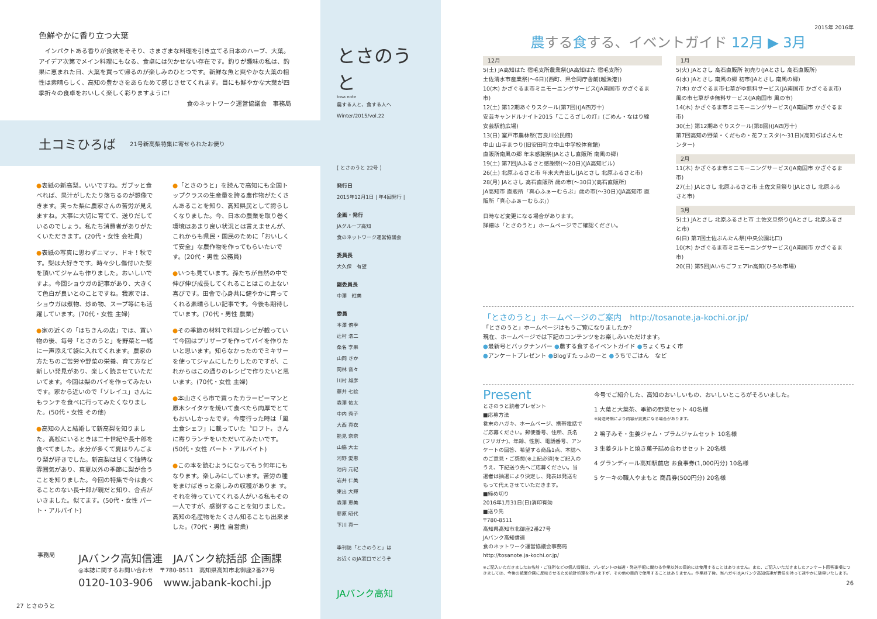色鮮やかに香り立つ大葉
　インパクトある香りが食欲をそそり、さまざまな料理を引き立てる日本のハーブ、大葉。アイデア次第でメイン料理にもなる、食卓には欠かせない存在です。釣りが趣味の私は、釣果に恵まれた日、大葉を買って帰るのが楽しみのひとつです。新鮮な魚と爽やかな大葉の相性は素晴らしく、高知の豊かさをあらためて感じさせてくれます。目にも鮮やかな大葉が四季折々の食卓をおいしく楽しく彩りますように!
食のネットワーク運営協議会　事務局
土コミひろば
21号新高梨特集に寄せられたお便り
●表紙の新高梨。いいですね。ガブッと食べれば、果汁がしたたり落ちるのが想像できます。実った梨に農家さんの苦労が見えますね。大事に大切に育てて、送りだしているのでしょう。私たち消費者がありがたくいただきます。(20代・女性 会社員)
●表紙の写真に思わずニマッ、ドキ！秋です。梨は大好きです。時々少し傷付いた梨を頂いてジャムも作りました。おいしいですよ。今回ショウガの記事があり、大きくて色白が良いとのことですね。我家では、ショウガは煮物、炒め物、スープ等にも活躍しています。(70代・女性 主婦)
●家の近くの「はちきんの店」では、買い物の後、毎号「とさのうと」を野菜と一緒に一声添えて袋に入れてくれます。農家の方たちのご苦労や野菜の栄養、育て方など新しい発見があり、楽しく読ませていただいてます。今回は梨のパイを作ってみたいです。家から近いので「ソレイユ」さんにもランチを食べに行ってみたくなりました。(50代・女性 その他)
●高知の人と結婚して新高梨を知りました。高松にいるときは二十世紀や長十郎を食べてました。水分が多くて夏はりんごより梨が好きでした。新高梨は甘くて独特な雰囲気があり、真夏以外の季節に梨が合うことを知りました。今回の特集で今は食べることのない長十郎が親だと知り、合点がいきました。似てます。(50代・女性 パート・アルバイト)
●「とさのうと」を読んで高知にも全国トップクラスの生産量を誇る農作物がたくさんあることを知り、高知県民として誇らしくなりました。今、日本の農業を取り巻く環境はあまり良い状況とは言えませんが、これからも県民・国民のために「おいしくて安全」な農作物を作ってもらいたいです。(20代・男性 公務員)
●いつも見ています。孫たちが自然の中で伸び伸び成長してくれることはこの上ない喜びです。田舎で心身共に健やかに育ってくれる素晴らしい記事です。今後も期待しています。(70代・男性 農業)
●その季節の材料で料理レシピが載っていて今回はプリザーブを作ってパイを作りたいと思います。知らなかったのでミキサーを使ってジャムにしたりしたのですが、これからはこの通りのレシピで作りたいと思います。(70代・女性 主婦)
●本山さくら市で買ったカラーピーマンと原木シイタケを焼いて食べたら肉厚でとてもおいしかったです。今度行った時は「風土食シェフ」に載っていた〝ロフト〟さんに寄りランチをいただいてみたいです。(50代・女性 パート・アルバイト)
●この本を読むようになってもう何年にもなります。楽しみにしています。苦労の種をまけばきっと楽しみの収穫がありま す。それを待っていてくれる人がいる私もその一人ですが、感謝することを知りました。高知の名産物をたくさん知ることも出来ました。(70代・男性 自営業)
事務局
JAバンク高知信連　JAバンク統括部 企画課
◎本誌に関するお問い合わせ　〒780-8511　高知県高知市北御座2番27号
0120-103-906　www.jabank-kochi.jp
27 とさのうと
とさのうと
tosa note
農する人と、食する人へ
Winter/2015/vol.22
[ とさのうと 22号 ]
発行日
2015年12月1日 | 年4回発行 |
企画・発行
JAグループ高知
食のネットワーク運営協議会
委員長
大久保　有望
副委員長
中澤　紅美
委員
本澤 侑季
辻村 浩二
桑名 李果
山岡 さか
岡林 音々
川村 雄彦
藤井 七絵
森澤 佑太
中内 秀子
大西 真衣
能見 奈奈
山脇 大士
河野 愛恵
池内 元紀
岩井 仁美
東出 大輝
森澤 恵美
蓼原 昭代
下川 真一
季刊誌「とさのうと」は
お近くのJA窓口でどうぞ
JAバンク高知
2015年 2016年
農する食する、イベントガイド 12月 ▶ 3月
12月
5(土) JA高知はた 宿毛支所農業祭(JA高知はた 宿毛支所)
土佐清水市産業祭(〜6日)(西町、県合同庁舎前(越漁港))
10(木) かざぐるま市ミニモーニングサービス(JA南国市 かざぐるま市)
12(土) 第12期あぐりスクール(第7回)(JA四万十)
安芸キャンドルナイト2015「こころざしの灯」(ごめん・なはり線安芸駅前広場)
13(日) 室戸市農林祭(吉良川公民館)
中山 山芋まつり(旧安田町立中山中学校体育館)
直販所南風の郷 年末感謝祭(JAとさし直販所 南風の郷)
19(土) 第7回JAふるさと感謝祭(〜20日)(JA高知ビル)
26(土) 北原ふるさと市 年末大売出し(JAとさし 北原ふるさと市)
28(月) JAとさし 高石直販所 歳の市(〜30日)(高石直販所)
JA高知市 直販所「真心ふぁーむらぶ」歳の市(〜30日)(JA高知市 直販所「真心ふぁーむらぶ」)
日時など変更になる場合があります。
詳細は「とさのうと」ホームページでご確認ください。
1月
5(火) JAとさし 高石直販所 初売り(JAとさし 高石直販所)
6(水) JAとさし 南風の郷 初市(JAとさし 南風の郷)
7(木) かざぐるま市七草がゆ無料サービス(JA南国市 かざぐるま市)
風の市七草がゆ無料サービス(JA南国市 風の市)
14(木) かざぐるま市ミニモーニングサービス(JA南国市 かざぐるま市)
30(土) 第12期あぐりスクール(第8回)(JA四万十)
第7回高知の野菜・くだもの・花フェスタ(〜31日)(高知ぢばさんセンター)
2月
11(木) かざぐるま市ミニモーニングサービス(JA南国市 かざぐるま市)
27(土) JAとさし 北原ふるさと市 土佐文旦祭り(JAとさし 北原ふるさと市)
3月
5(土) JAとさし 北原ふるさと市 土佐文旦祭り(JAとさし 北原ふるさと市)
6(日) 第7回土佐ぶんたん祭(中央公園北口)
10(木) かざぐるま市ミニモーニングサービス(JA南国市 かざぐるま市)
20(日) 第5回JAいちごフェアin高知(ひろめ市場)
「とさのうと」ホームページのご案内　http://tosanote.ja-kochi.or.jp/
「とさのうと」ホームページはもうご覧になりましたか?
現在、ホームページでは下記のコンテンツをお楽しみいただけます。
●最新号とバックナンバー ●農する食するイベントガイド ●ちょくちょく市
●アンケートプレゼント ●Blogすたっふのーと ●うちでごはん　など
Present
とさのうと読者プレゼント
■応募方法
巻末のハガキ、ホームページ、携帯電話でご応募ください。郵便番号、住所、氏名(フリガナ)、年齢、性別、電話番号、アンケートの回答、希望する商品1点、本誌へのご意見・ご感想(※上記必須)をご記入のうえ、下記送り先へご応募ください。当選者は抽選により決定し、発表は発送をもって代えさせていただきます。
■締め切り
2016年1月31日(日)消印有効
■送り先
〒780-8511
高知県高知市北御座2番27号
JAバンク高知信連
食のネットワーク運営協議会事務局
http://tosanote.ja-kochi.or.jp/
今号でご紹介した、高知のおいしいもの、おいしいところがそろいました。
1 大葉と大葉茶、季節の野菜セット 40名様
※発送時期により内容が変更になる場合があります。
2 鳴子みそ・生姜ジャム・プラムジャムセット 10名様
3 生姜タルトと焼き菓子詰め合わせセット 20名様
4 グランディール高知駅前店 お食事券(1,000円分) 10名様
5 ケーキの職人やまもと 商品券(500円分) 20名様
※ご記入いただきましたお名前・ご住所などの個人情報は、プレゼントの抽選・発送手配に関わる作業以外の目的には使用することはありません。また、ご記入いただきましたアンケート回答事項につきましては、今後の紙面企画に反映させるため統計処理を行いますが、その他の目的で使用することはありません。作業終了後、当ハガキはJAバンク高知信連が責任を持って速やかに破棄いたします。
26